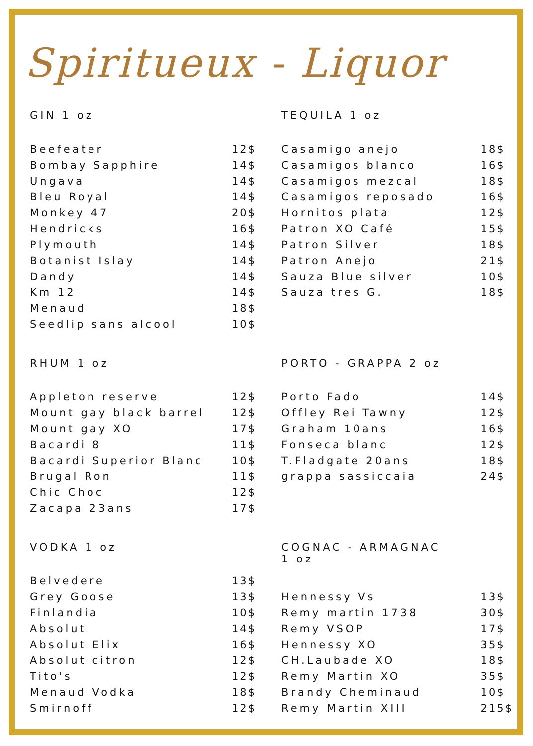Spiritueux - Liquor
| GIN 1 oz | |
| --- | --- |
| Beefeater | 12$ |
| Bombay Sapphire | 14$ |
| Ungava | 14$ |
| Bleu Royal | 14$ |
| Monkey 47 | 20$ |
| Hendricks | 16$ |
| Plymouth | 14$ |
| Botanist Islay | 14$ |
| Dandy | 14$ |
| Km 12 | 14$ |
| Menaud | 18$ |
| Seedlip sans alcool | 10$ |
| RHUM 1 oz | |
| Appleton reserve | 12$ |
| Mount gay black barrel | 12$ |
| Mount gay XO | 17$ |
| Bacardi 8 | 11$ |
| Bacardi Superior Blanc | 10$ |
| Brugal Ron | 11$ |
| Chic Choc | 12$ |
| Zacapa 23ans | 17$ |
| VODKA 1 oz | |
| Belvedere | 13$ |
| Grey Goose | 13$ |
| Finlandia | 10$ |
| Absolut | 14$ |
| Absolut Elix | 16$ |
| Absolut citron | 12$ |
| Tito's | 12$ |
| Menaud Vodka | 18$ |
| Smirnoff | 12$ |
| TEQUILA 1 oz | |
| --- | --- |
| Casamigo anejo | 18$ |
| Casamigos blanco | 16$ |
| Casamigos mezcal | 18$ |
| Casamigos reposado | 16$ |
| Hornitos plata | 12$ |
| Patron XO Café | 15$ |
| Patron Silver | 18$ |
| Patron Anejo | 21$ |
| Sauza Blue silver | 10$ |
| Sauza tres G. | 18$ |
| PORTO - GRAPPA 2 oz | |
| Porto Fado | 14$ |
| Offley Rei Tawny | 12$ |
| Graham 10ans | 16$ |
| Fonseca blanc | 12$ |
| T.Fladgate 20ans | 18$ |
| grappa sassiccaia | 24$ |
| COGNAC - ARMAGNAC 1 oz | |
| Hennessy Vs | 13$ |
| Remy martin 1738 | 30$ |
| Remy VSOP | 17$ |
| Hennessy XO | 35$ |
| CH.Laubade XO | 18$ |
| Remy Martin XO | 35$ |
| Brandy Cheminaud | 10$ |
| Remy Martin XIII | 215$ |